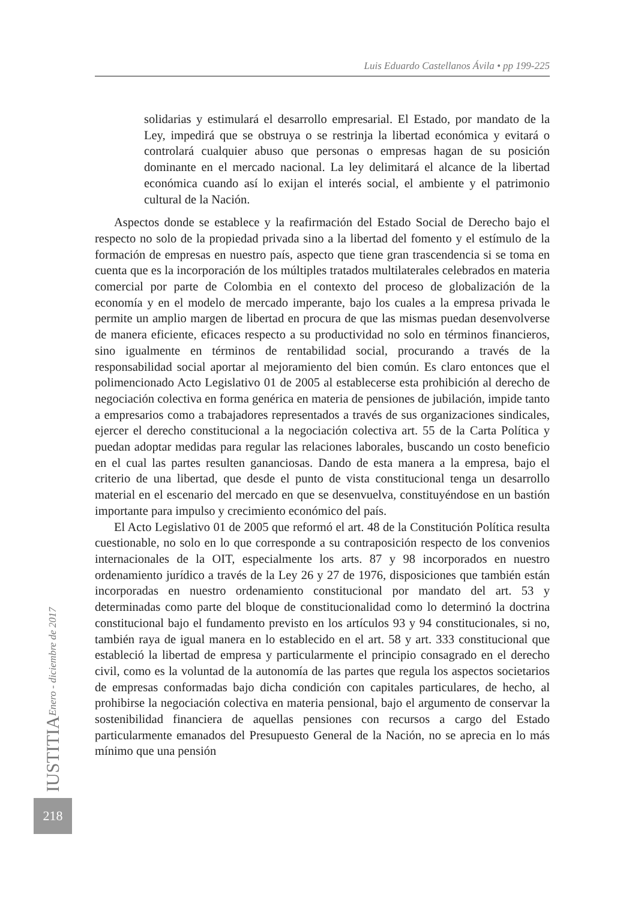Luis Eduardo Castellanos Ávila • pp 199-225
solidarias y estimulará el desarrollo empresarial. El Estado, por mandato de la Ley, impedirá que se obstruya o se restrinja la libertad económica y evitará o controlará cualquier abuso que personas o empresas hagan de su posición dominante en el mercado nacional. La ley delimitará el alcance de la libertad económica cuando así lo exijan el interés social, el ambiente y el patrimonio cultural de la Nación.
Aspectos donde se establece y la reafirmación del Estado Social de Derecho bajo el respecto no solo de la propiedad privada sino a la libertad del fomento y el estímulo de la formación de empresas en nuestro país, aspecto que tiene gran trascendencia si se toma en cuenta que es la incorporación de los múltiples tratados multilaterales celebrados en materia comercial por parte de Colombia en el contexto del proceso de globalización de la economía y en el modelo de mercado imperante, bajo los cuales a la empresa privada le permite un amplio margen de libertad en procura de que las mismas puedan desenvolverse de manera eficiente, eficaces respecto a su productividad no solo en términos financieros, sino igualmente en términos de rentabilidad social, procurando a través de la responsabilidad social aportar al mejoramiento del bien común. Es claro entonces que el polimencionado Acto Legislativo 01 de 2005 al establecerse esta prohibición al derecho de negociación colectiva en forma genérica en materia de pensiones de jubilación, impide tanto a empresarios como a trabajadores representados a través de sus organizaciones sindicales, ejercer el derecho constitucional a la negociación colectiva art. 55 de la Carta Política y puedan adoptar medidas para regular las relaciones laborales, buscando un costo beneficio en el cual las partes resulten gananciosas. Dando de esta manera a la empresa, bajo el criterio de una libertad, que desde el punto de vista constitucional tenga un desarrollo material en el escenario del mercado en que se desenvuelva, constituyéndose en un bastión importante para impulso y crecimiento económico del país.
El Acto Legislativo 01 de 2005 que reformó el art. 48 de la Constitución Política resulta cuestionable, no solo en lo que corresponde a su contraposición respecto de los convenios internacionales de la OIT, especialmente los arts. 87 y 98 incorporados en nuestro ordenamiento jurídico a través de la Ley 26 y 27 de 1976, disposiciones que también están incorporadas en nuestro ordenamiento constitucional por mandato del art. 53 y determinadas como parte del bloque de constitucionalidad como lo determinó la doctrina constitucional bajo el fundamento previsto en los artículos 93 y 94 constitucionales, si no, también raya de igual manera en lo establecido en el art. 58 y art. 333 constitucional que estableció la libertad de empresa y particularmente el principio consagrado en el derecho civil, como es la voluntad de la autonomía de las partes que regula los aspectos societarios de empresas conformadas bajo dicha condición con capitales particulares, de hecho, al prohibirse la negociación colectiva en materia pensional, bajo el argumento de conservar la sostenibilidad financiera de aquellas pensiones con recursos a cargo del Estado particularmente emanados del Presupuesto General de la Nación, no se aprecia en lo más mínimo que una pensión
IUSTITIA Enero - diciembre de 2017
218